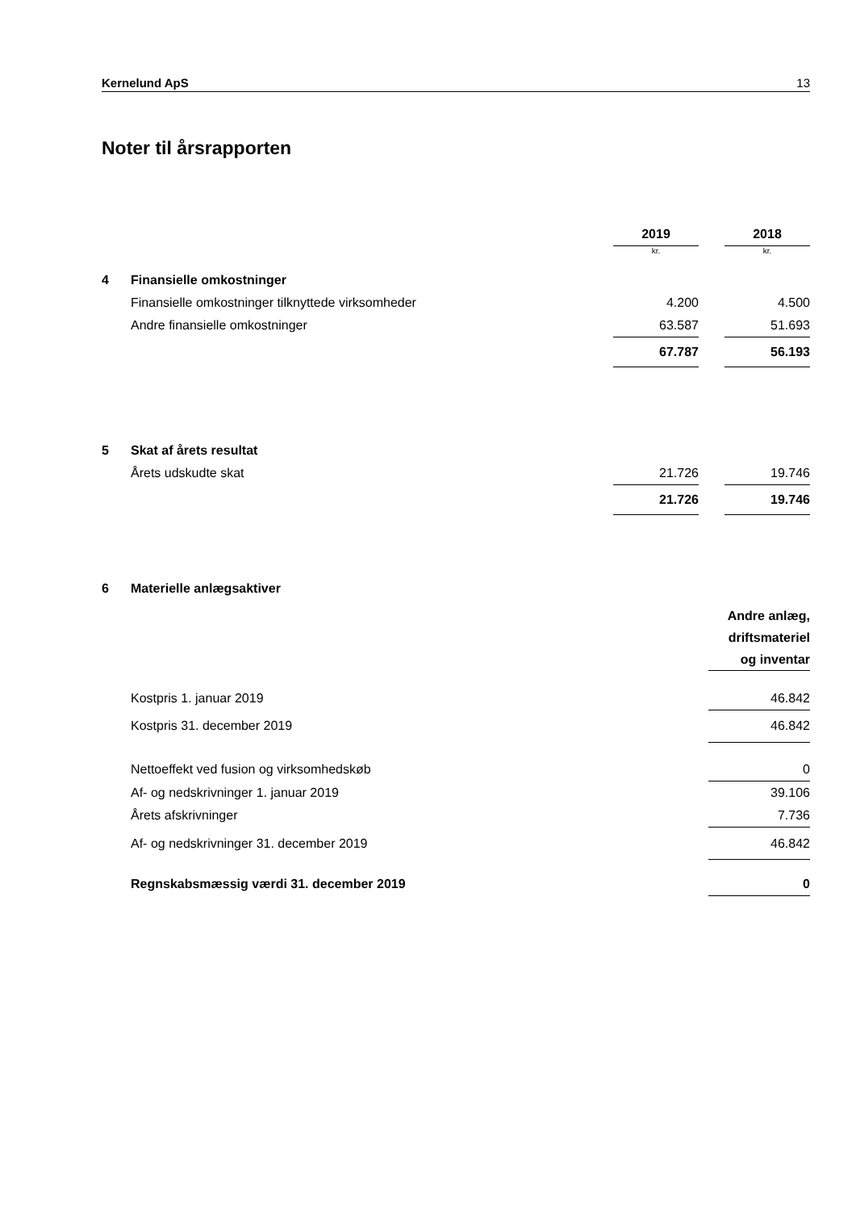Kernelund ApS 13
Noter til årsrapporten
| | | 2019 | | 2018 |
| | | kr. | | kr. |
| 4 | Finansielle omkostninger | | | |
| | Finansielle omkostninger tilknyttede virksomheder | 4.200 | | 4.500 |
| | Andre finansielle omkostninger | 63.587 | | 51.693 |
| | | 67.787 | | 56.193 |
| 5 | Skat af årets resultat | | | |
| | Årets udskudte skat | 21.726 | | 19.746 |
| | | 21.726 | | 19.746 |
| 6 | Materielle anlægsaktiver | |
| | | Andre anlæg, driftsmateriel og inventar |
| | Kostpris 1. januar 2019 | 46.842 |
| | Kostpris 31. december 2019 | 46.842 |
| | Nettoeffekt ved fusion og virksomhedskøb | 0 |
| | Af- og nedskrivninger 1. januar 2019 | 39.106 |
| | Årets afskrivninger | 7.736 |
| | Af- og nedskrivninger 31. december 2019 | 46.842 |
| | Regnskabsmæssig værdi 31. december 2019 | 0 |